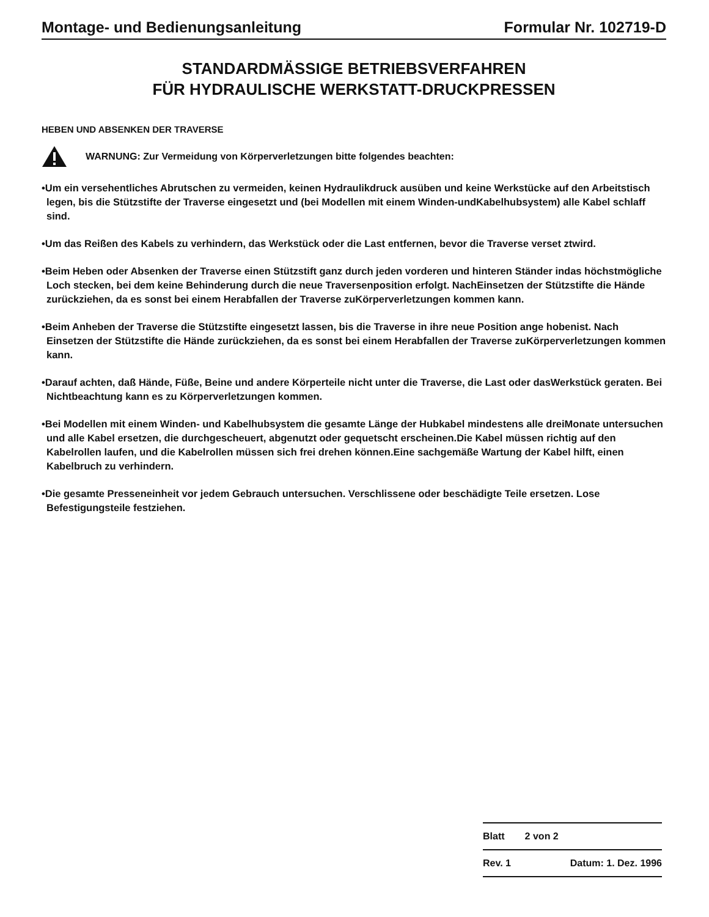Montage- und Bedienungsanleitung Formular Nr. 102719-D
STANDARDMÄSSIGE BETRIEBSVERFAHREN
FÜR HYDRAULISCHE WERKSTATT-DRUCKPRESSEN
HEBEN UND ABSENKEN DER TRAVERSE
WARNUNG: Zur Vermeidung von Körperverletzungen bitte folgendes beachten:
•Um ein versehentliches Abrutschen zu vermeiden, keinen Hydraulikdruck ausüben und keine Werkstücke auf den Arbeitstisch legen, bis die Stützstifte der Traverse eingesetzt und (bei Modellen mit einem Winden-undKabelhubsystem) alle Kabel schlaff sind.
•Um das Reißen des Kabels zu verhindern, das Werkstück oder die Last entfernen, bevor die Traverse verset ztwird.
•Beim Heben oder Absenken der Traverse einen Stützstift ganz durch jeden vorderen und hinteren Ständer indas höchstmögliche Loch stecken, bei dem keine Behinderung durch die neue Traversenposition erfolgt. NachEinsetzen der Stützstifte die Hände zurückziehen, da es sonst bei einem Herabfallen der Traverse zuKörperverletzungen kommen kann.
•Beim Anheben der Traverse die Stützstifte eingesetzt lassen, bis die Traverse in ihre neue Position ange hobenist. Nach Einsetzen der Stützstifte die Hände zurückziehen, da es sonst bei einem Herabfallen der Traverse zuKörperverletzungen kommen kann.
•Darauf achten, daß Hände, Füße, Beine und andere Körperteile nicht unter die Traverse, die Last oder dasWerkstück geraten. Bei Nichtbeachtung kann es zu Körperverletzungen kommen.
•Bei Modellen mit einem Winden- und Kabelhubsystem die gesamte Länge der Hubkabel mindestens alle dreiMonate untersuchen und alle Kabel ersetzen, die durchgescheuert, abgenutzt oder gequetscht erscheinen.Die Kabel müssen richtig auf den Kabelrollen laufen, und die Kabelrollen müssen sich frei drehen können.Eine sachgemäße Wartung der Kabel hilft, einen Kabelbruch zu verhindern.
•Die gesamte Presseneinheit vor jedem Gebrauch untersuchen. Verschlissene oder beschädigte Teile ersetzen. Lose Befestigungsteile festziehen.
| Blatt | 2 von 2 |
| Rev. 1 | Datum: 1. Dez. 1996 |